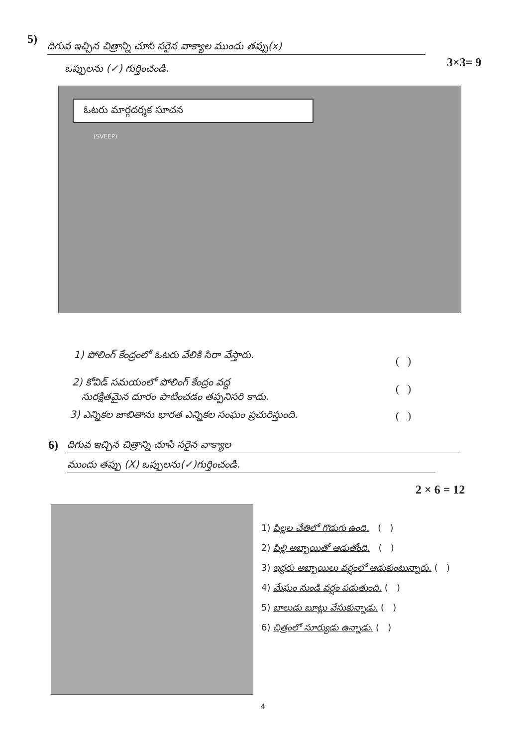5) దిగువ ఇచ్చిన చిత్రాన్ని చూసి సరైన వాక్యాల ముందు తప్పు(x)
ఒప్పులను (✓) గుర్తించండి. 3×3= 9
ఓటరు మార్గదర్శక సూచన
(SVEEP)
1) పోలింగ్ కేంద్రంలో ఓటరు వేలికి సిరా వేస్తారు.
( )
2) కోవిడ్ సమయంలో పోలింగ్ కేంద్రం వద్ద
సురక్షితమైన దూరం పాటించడం తప్పనిసరి కాదు.
( )
3) ఎన్నికల జాబితాను భారత ఎన్నికల సంఘం ప్రచురిస్తుంది.
( )
6) దిగువ ఇచ్చిన చిత్రాన్ని చూసి సరైన వాక్యాల
ముందు తప్పు (X) ఒప్పులను(✓)గుర్తించండి.
2 × 6 = 12
1) పిల్లల చేతిలో గొడుగు ఉంది. ( )
2) పిల్లి అబ్బాయితో ఆడుతోంది. ( )
3) ఇద్దరు అబ్బాయిలు వర్షంలో ఆడుకుంటున్నారు. ( )
4) మేఘం నుండి వర్షం పడుతుంది. ( )
5) బాలుడు బూట్లు వేసుకున్నాడు. ( )
6) చిత్రంలో సూర్యుడు ఉన్నాడు. ( )
4